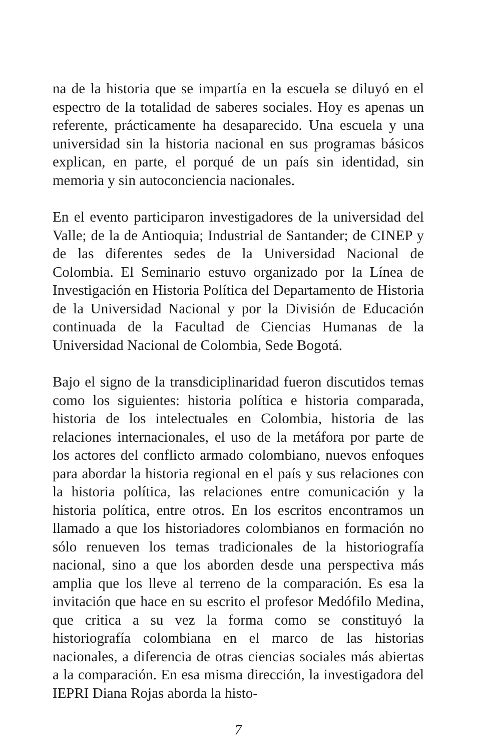na de la historia que se impartía en la escuela se diluyó en el espectro de la totalidad de saberes sociales. Hoy es apenas un referente, prácticamente ha desaparecido. Una escuela y una universidad sin la historia nacional en sus programas básicos explican, en parte, el porqué de un país sin identidad, sin memoria y sin autoconciencia nacionales.
En el evento participaron investigadores de la universidad del Valle; de la de Antioquia; Industrial de Santander; de CINEP y de las diferentes sedes de la Universidad Nacional de Colombia. El Seminario estuvo organizado por la Línea de Investigación en Historia Política del Departamento de Historia de la Universidad Nacional y por la División de Educación continuada de la Facultad de Ciencias Humanas de la Universidad Nacional de Colombia, Sede Bogotá.
Bajo el signo de la transdiciplinaridad fueron discutidos temas como los siguientes: historia política e historia comparada, historia de los intelectuales en Colombia, historia de las relaciones internacionales, el uso de la metáfora por parte de los actores del conflicto armado colombiano, nuevos enfoques para abordar la historia regional en el país y sus relaciones con la historia política, las relaciones entre comunicación y la historia política, entre otros. En los escritos encontramos un llamado a que los historiadores colombianos en formación no sólo renueven los temas tradicionales de la historiografía nacional, sino a que los aborden desde una perspectiva más amplia que los lleve al terreno de la comparación. Es esa la invitación que hace en su escrito el profesor Medófilo Medina, que critica a su vez la forma como se constituyó la historiografía colombiana en el marco de las historias nacionales, a diferencia de otras ciencias sociales más abiertas a la comparación. En esa misma dirección, la investigadora del IEPRI Diana Rojas aborda la histo-
7